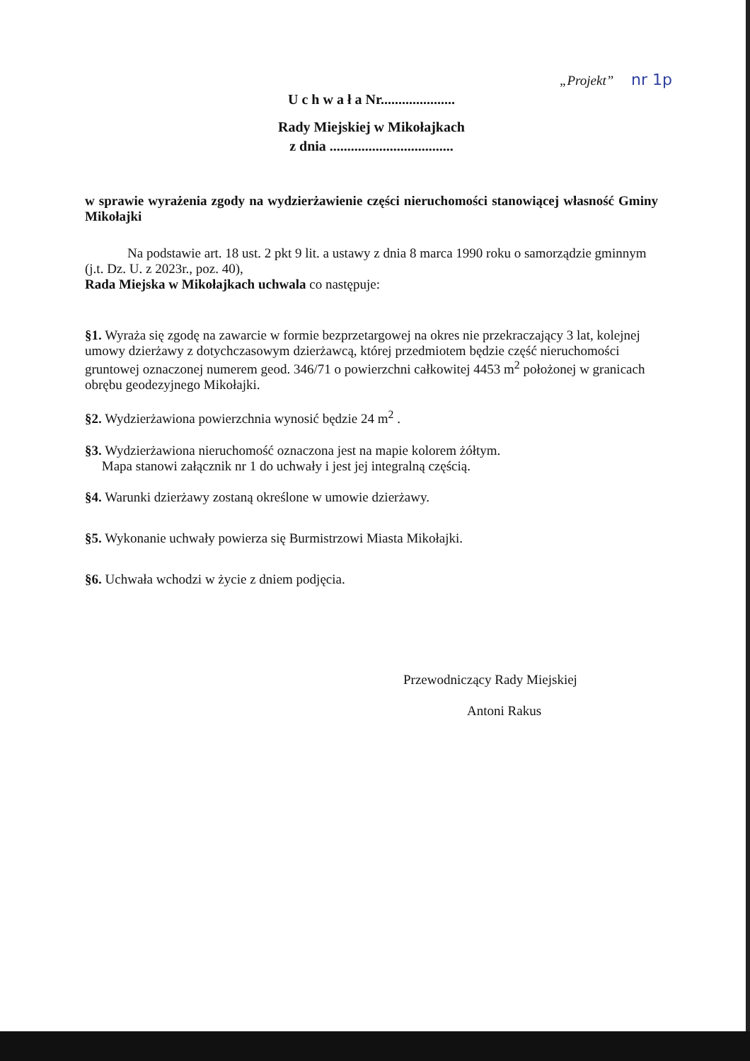„Projekt” nr 1p
U c h w a ł a Nr.....................
Rady Miejskiej w Mikołajkach
z dnia ...................................
w sprawie wyrażenia zgody na wydzierżawienie części nieruchomości stanowiącej własność Gminy Mikołajki
Na podstawie art. 18 ust. 2 pkt 9 lit. a ustawy z dnia 8 marca 1990 roku o samorządzie gminnym (j.t. Dz. U. z 2023r., poz. 40),
Rada Miejska w Mikołajkach uchwala co następuje:
§1. Wyraża się zgodę na zawarcie w formie bezprzetargowej na okres nie przekraczający 3 lat, kolejnej umowy dzierżawy z dotychczasowym dzierżawcą, której przedmiotem będzie część nieruchomości gruntowej oznaczonej numerem geod. 346/71 o powierzchni całkowitej 4453 m<sup>2</sup> położonej w granicach obrębu geodezyjnego Mikołajki.
§2. Wydzierżawiona powierzchnia wynosić będzie 24 m<sup>2</sup> .
§3. Wydzierżawiona nieruchomość oznaczona jest na mapie kolorem żółtym.
Mapa stanowi załącznik nr 1 do uchwały i jest jej integralną częścią.
§4. Warunki dzierżawy zostaną określone w umowie dzierżawy.
§5. Wykonanie uchwały powierza się Burmistrzowi Miasta Mikołajki.
§6. Uchwała wchodzi w życie z dniem podjęcia.
Przewodniczący Rady Miejskiej
Antoni Rakus